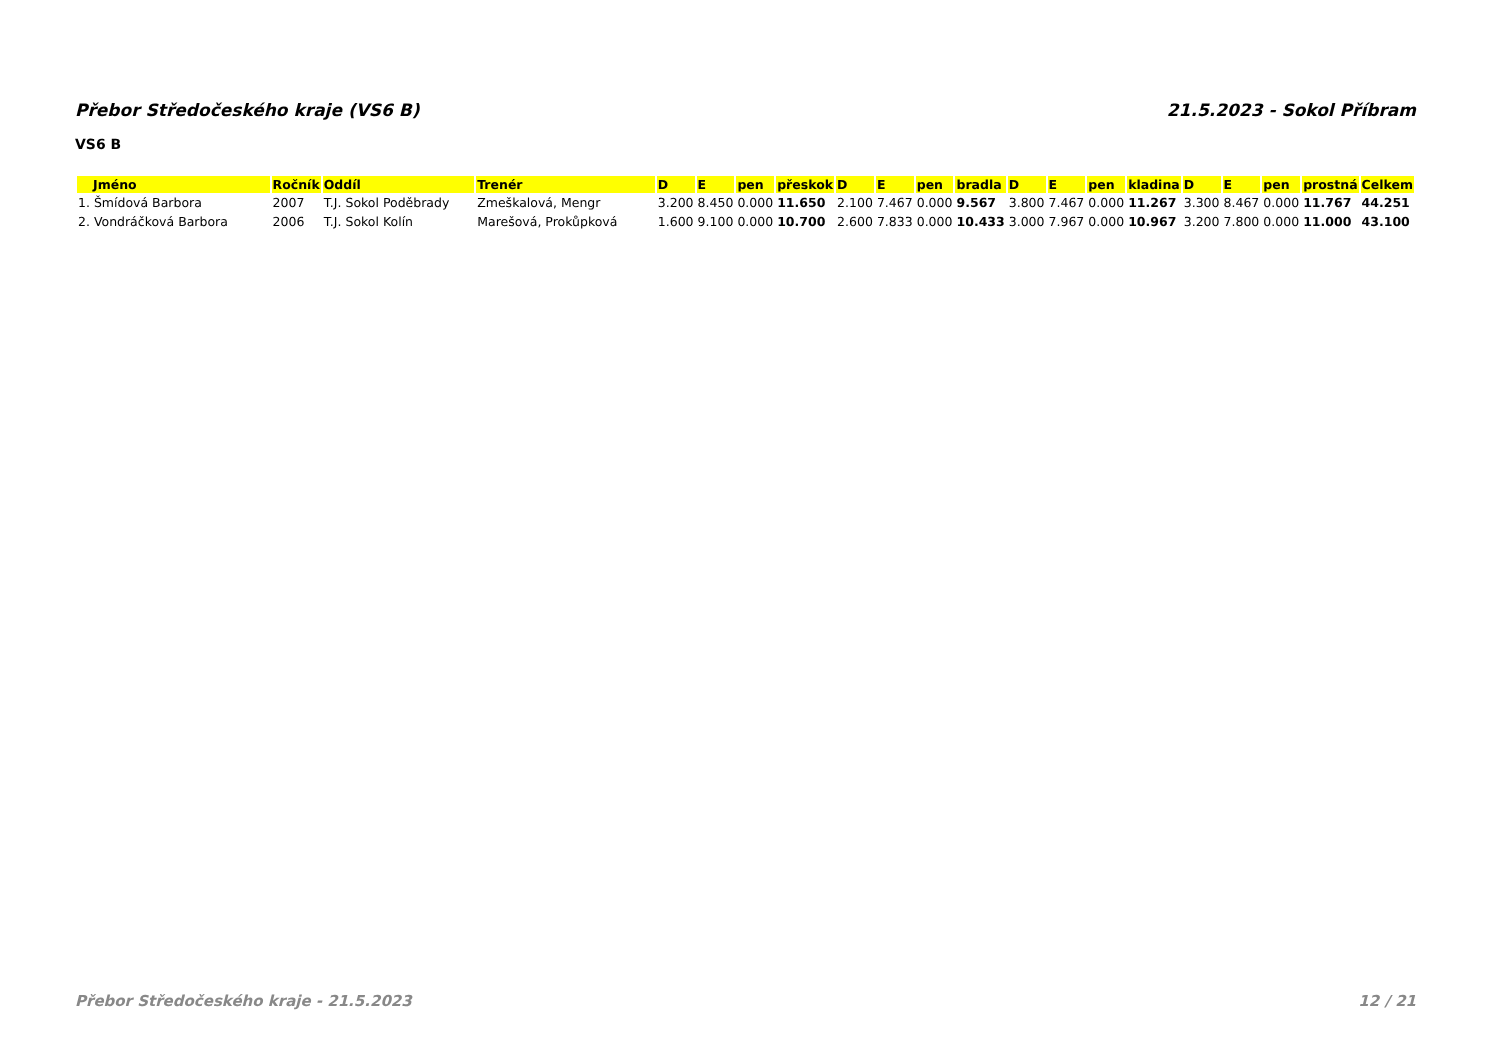Přebor Středočeského kraje (VS6 B) 21.5.2023 - Sokol Příbram
VS6 B
| Jméno | Ročník | Oddíl | Trenér | D | E | pen | přeskok | D | E | pen | bradla | D | E | pen | kladina | D | E | pen | prostná | Celkem |
| --- | --- | --- | --- | --- | --- | --- | --- | --- | --- | --- | --- | --- | --- | --- | --- | --- | --- | --- | --- | --- |
| 1. Šmídová Barbora | 2007 | T.J. Sokol Poděbrady | Zmeškalová, Mengr | 3.200 | 8.450 | 0.000 | 11.650 | 2.100 | 7.467 | 0.000 | 9.567 | 3.800 | 7.467 | 0.000 | 11.267 | 3.300 | 8.467 | 0.000 | 11.767 | 44.251 |
| 2. Vondráčková Barbora | 2006 | T.J. Sokol Kolín | Marešová, Prokůpková | 1.600 | 9.100 | 0.000 | 10.700 | 2.600 | 7.833 | 0.000 | 10.433 | 3.000 | 7.967 | 0.000 | 10.967 | 3.200 | 7.800 | 0.000 | 11.000 | 43.100 |
Přebor Středočeského kraje - 21.5.2023 12 / 21